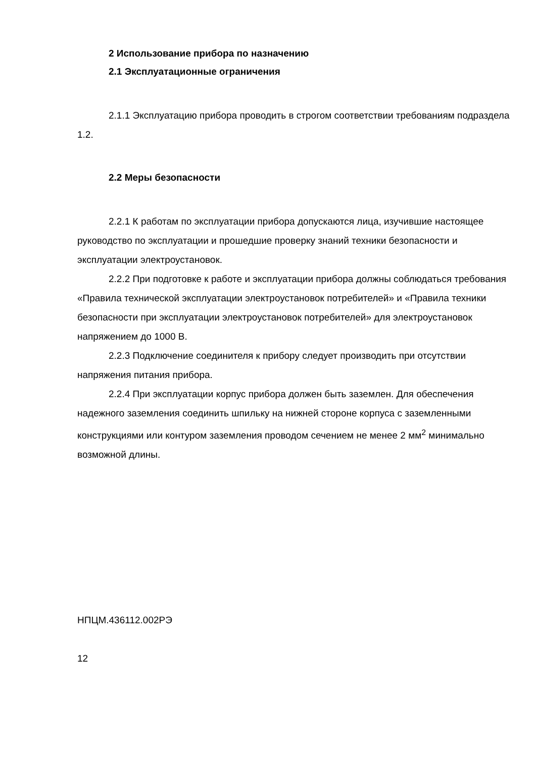2 Использование прибора по назначению
2.1 Эксплуатационные ограничения
2.1.1 Эксплуатацию прибора проводить в строгом соответствии требованиям подраздела 1.2.
2.2 Меры безопасности
2.2.1 К работам по эксплуатации прибора допускаются лица, изучившие настоящее руководство по эксплуатации и прошедшие проверку знаний техники безопасности и эксплуатации электроустановок.
2.2.2 При подготовке к работе и эксплуатации прибора должны соблюдаться требования «Правила технической эксплуатации электроустановок потребителей» и «Правила техники безопасности при эксплуатации электроустановок потребителей» для электроустановок напряжением до 1000 В.
2.2.3 Подключение соединителя к прибору следует производить при отсутствии напряжения питания прибора.
2.2.4 При эксплуатации корпус прибора должен быть заземлен. Для обеспечения надежного заземления соединить шпильку на нижней стороне корпуса с заземленными конструкциями или контуром заземления проводом сечением не менее 2 мм<sup>2</sup> минимально возможной длины.
НПЦМ.436112.002РЭ
12